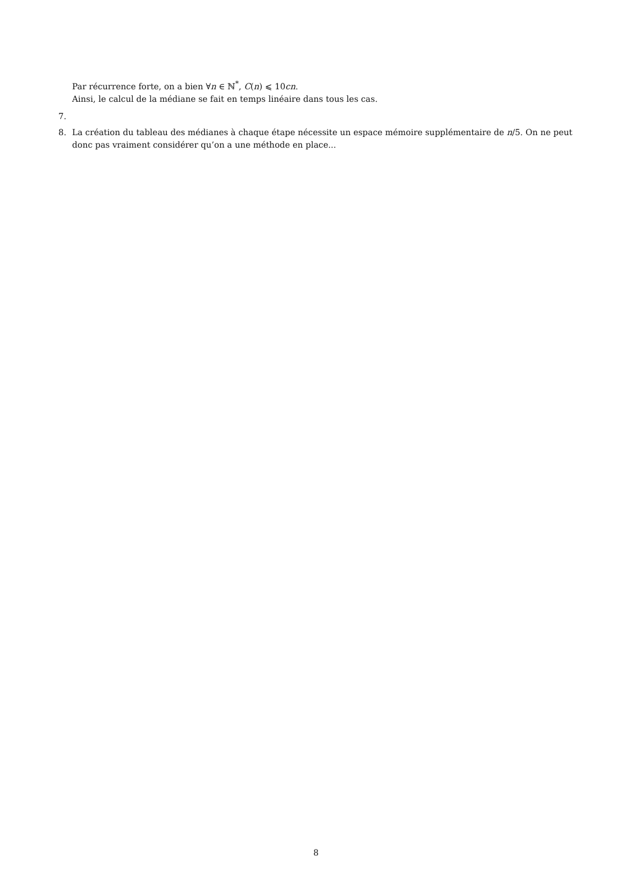Par récurrence forte, on a bien ∀n ∈ ℕ<sup>*</sup>, C(n) ⩽ 10cn.
Ainsi, le calcul de la médiane se fait en temps linéaire dans tous les cas.
7.
8. La création du tableau des médianes à chaque étape nécessite un espace mémoire supplémentaire de n/5. On ne peut donc pas vraiment considérer qu’on a une méthode en place...
8